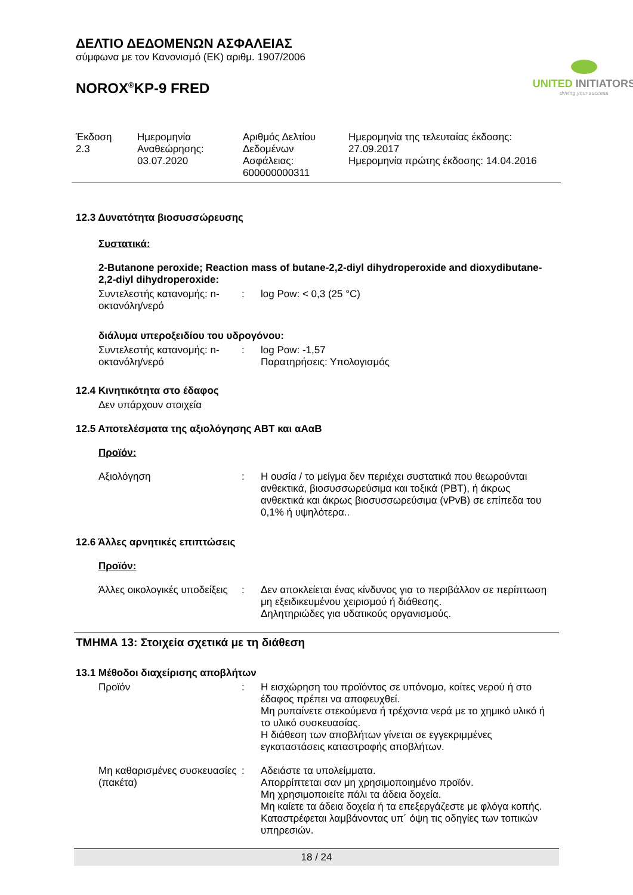ΔΕΛΤΙΟ ΔΕΔΟΜΕΝΩΝ ΑΣΦΑΛΕΙΑΣ
σύμφωνα με τον Κανονισμό (ΕΚ) αριθμ. 1907/2006
NOROX<sup>®</sup>KP-9 FRED
UNITED INITIATORS
driving your success
Έκδοση
2.3
Ημερομηνία
Αναθεώρησης:
03.07.2020
Αριθμός Δελτίου
Δεδομένων
Ασφάλειας:
600000000311
Ημερομηνία της τελευταίας έκδοσης:
27.09.2017
Ημερομηνία πρώτης έκδοσης: 14.04.2016
12.3 Δυνατότητα βιοσυσσώρευσης
Συστατικά:
2-Butanone peroxide; Reaction mass of butane-2,2-diyl dihydroperoxide and dioxydibutane-2,2-diyl dihydroperoxide:
Συντελεστής κατανομής: n-οκτανόλη/νερό
: log Pow: < 0,3 (25 °C)
διάλυμα υπεροξειδίου του υδρογόνου:
Συντελεστής κατανομής: n-οκτανόλη/νερό
: log Pow: -1,57
Παρατηρήσεις: Υπολογισμός
12.4 Κινητικότητα στο έδαφος
Δεν υπάρχουν στοιχεία
12.5 Αποτελέσματα της αξιολόγησης ΑΒΤ και αΑαΒ
Προϊόν:
Αξιολόγηση : Η ουσία / το μείγμα δεν περιέχει συστατικά που θεωρούνται ανθεκτικά, βιοσυσσωρεύσιμα και τοξικά (PBT), ή άκρως ανθεκτικά και άκρως βιοσυσσωρεύσιμα (vPvB) σε επίπεδα του 0,1% ή υψηλότερα..
12.6 Άλλες αρνητικές επιπτώσεις
Προϊόν:
Άλλες οικολογικές υποδείξεις
: Δεν αποκλείεται ένας κίνδυνος για το περιβάλλον σε περίπτωση μη εξειδικευμένου χειρισμού ή διάθεσης.
Δηλητηριώδες για υδατικούς οργανισμούς.
ΤΜΗΜΑ 13: Στοιχεία σχετικά με τη διάθεση
13.1 Μέθοδοι διαχείρισης αποβλήτων
Προϊόν : Η εισχώρηση του προϊόντος σε υπόνομο, κοίτες νερού ή στο έδαφος πρέπει να αποφευχθεί.
Μη ρυπαίνετε στεκούμενα ή τρέχοντα νερά με το χημικό υλικό ή το υλικό συσκευασίας.
Η διάθεση των αποβλήτων γίνεται σε εγγεκριμμένες εγκαταστάσεις καταστροφής αποβλήτων.
Μη καθαρισμένες συσκευασίες (πακέτα)
: Αδειάστε τα υπολείμματα.
Απορρίπτεται σαν μη χρησιμοποιημένο προϊόν.
Μη χρησιμοποιείτε πάλι τα άδεια δοχεία.
Μη καίετε τα άδεια δοχεία ή τα επεξεργάζεστε με φλόγα κοπής.
Καταστρέφεται λαμβάνοντας υπ´ όψη τις οδηγίες των τοπικών υπηρεσιών.
18 / 24